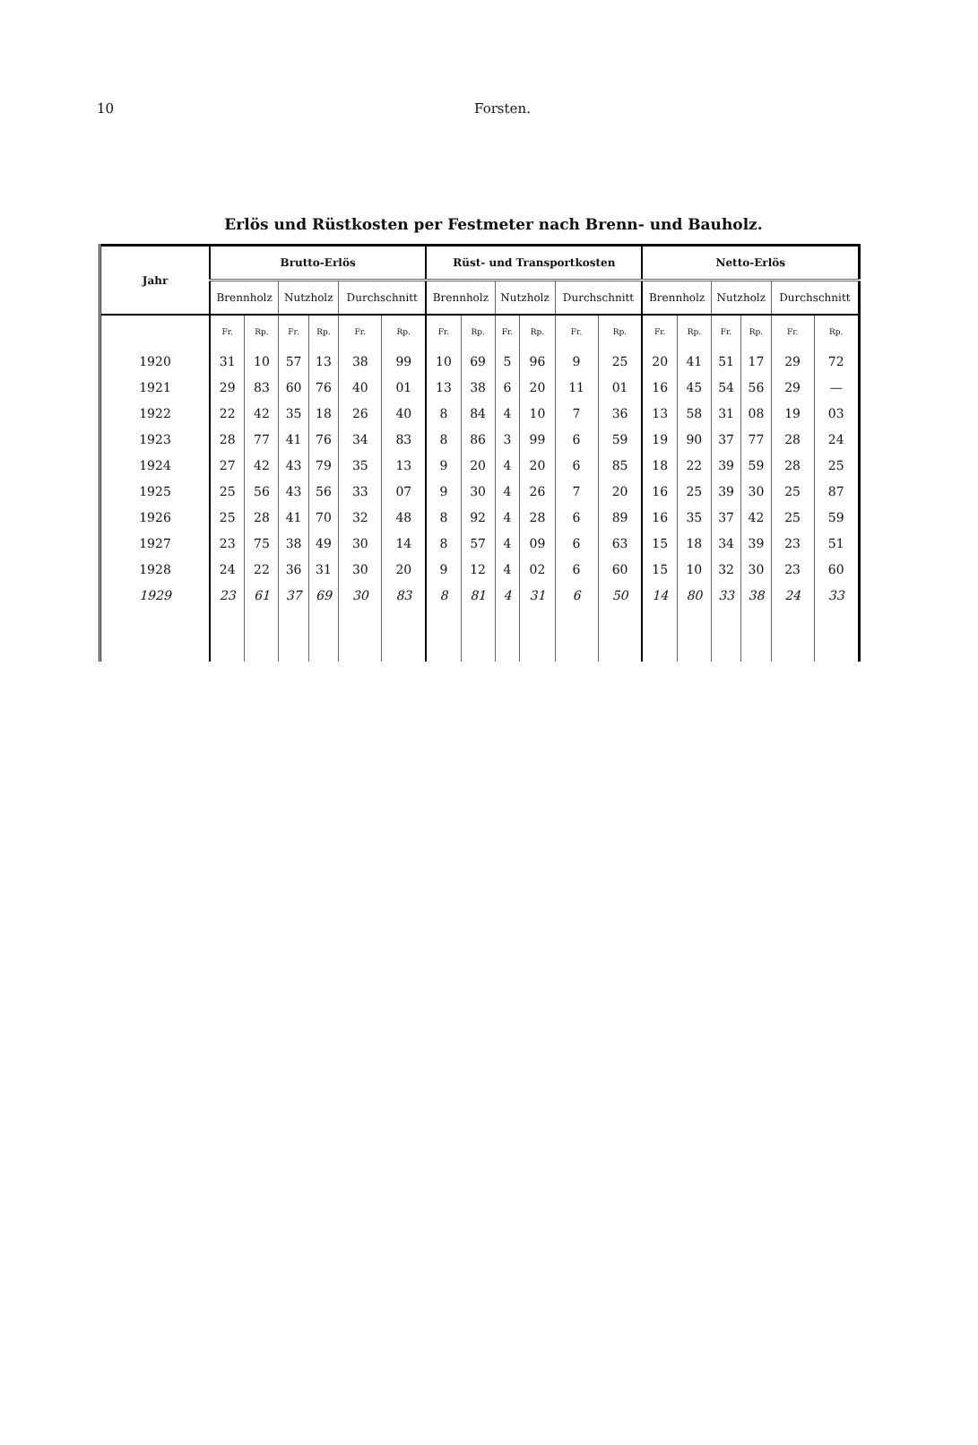10
Forsten.
Erlös und Rüstkosten per Festmeter nach Brenn- und Bauholz.
| Jahr | Brutto-Erlös | | | | | | Rüst- und Transportkosten | | | | | | Netto-Erlös | | | | | |
| --- | --- | --- | --- | --- | --- | --- | --- | --- | --- | --- | --- | --- | --- | --- | --- | --- | --- | --- |
| | Brennholz | | Nutzholz | | Durchschnitt | | Brennholz | | Nutzholz | | Durchschnitt | | Brennholz | | Nutzholz | | Durchschnitt | |
| | Fr. | Rp. | Fr. | Rp. | Fr. | Rp. | Fr. | Rp. | Fr. | Rp. | Fr. | Rp. | Fr. | Rp. | Fr. | Rp. | Fr. | Rp. |
| 1920 | 31 | 10 | 57 | 13 | 38 | 99 | 10 | 69 | 5 | 96 | 9 | 25 | 20 | 41 | 51 | 17 | 29 | 72 |
| 1921 | 29 | 83 | 60 | 76 | 40 | 01 | 13 | 38 | 6 | 20 | 11 | 01 | 16 | 45 | 54 | 56 | 29 | — |
| 1922 | 22 | 42 | 35 | 18 | 26 | 40 | 8 | 84 | 4 | 10 | 7 | 36 | 13 | 58 | 31 | 08 | 19 | 03 |
| 1923 | 28 | 77 | 41 | 76 | 34 | 83 | 8 | 86 | 3 | 99 | 6 | 59 | 19 | 90 | 37 | 77 | 28 | 24 |
| 1924 | 27 | 42 | 43 | 79 | 35 | 13 | 9 | 20 | 4 | 20 | 6 | 85 | 18 | 22 | 39 | 59 | 28 | 25 |
| 1925 | 25 | 56 | 43 | 56 | 33 | 07 | 9 | 30 | 4 | 26 | 7 | 20 | 16 | 25 | 39 | 30 | 25 | 87 |
| 1926 | 25 | 28 | 41 | 70 | 32 | 48 | 8 | 92 | 4 | 28 | 6 | 89 | 16 | 35 | 37 | 42 | 25 | 59 |
| 1927 | 23 | 75 | 38 | 49 | 30 | 14 | 8 | 57 | 4 | 09 | 6 | 63 | 15 | 18 | 34 | 39 | 23 | 51 |
| 1928 | 24 | 22 | 36 | 31 | 30 | 20 | 9 | 12 | 4 | 02 | 6 | 60 | 15 | 10 | 32 | 30 | 23 | 60 |
| 1929 | 23 | 61 | 37 | 69 | 30 | 83 | 8 | 81 | 4 | 31 | 6 | 50 | 14 | 80 | 33 | 38 | 24 | 33 |